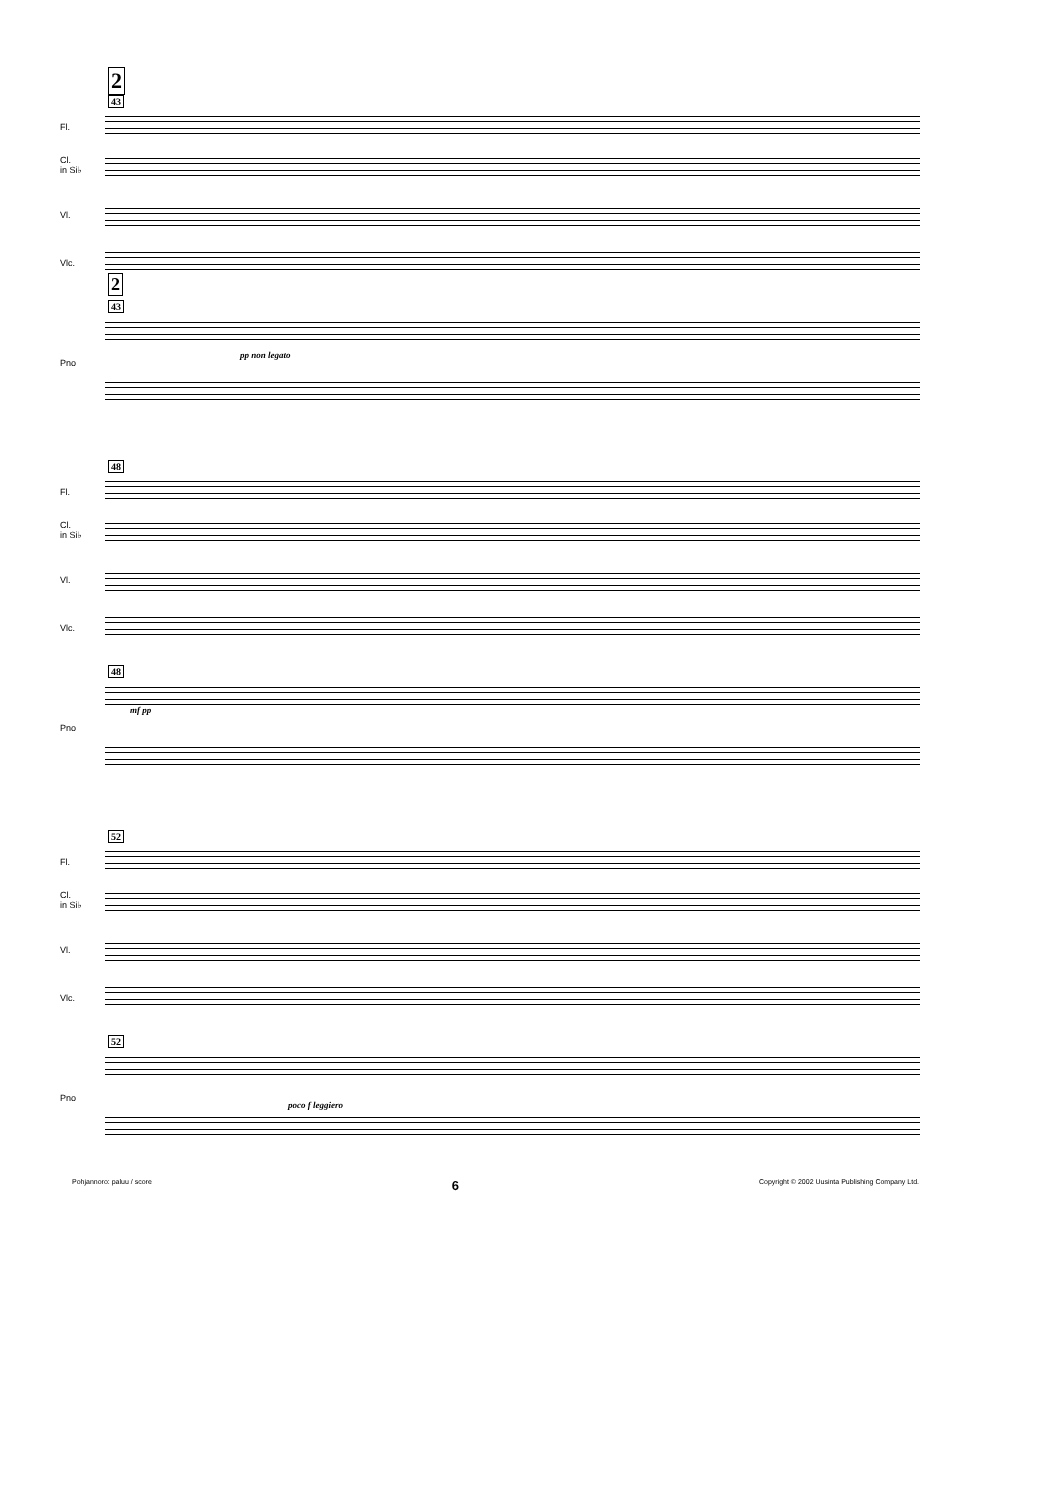2
43
Fl.
Cl.
in Si♭
Vl.
Vlc.
2
43
Pno
pp non legato
48
Fl.
Cl.
in Si♭
Vl.
Vlc.
48
Pno
mf pp
52
Fl.
Cl.
in Si♭
Vl.
Vlc.
52
Pno
poco f leggiero
Pohjannoro: paluu / score 6 Copyright © 2002 Uusinta Publishing Company Ltd.